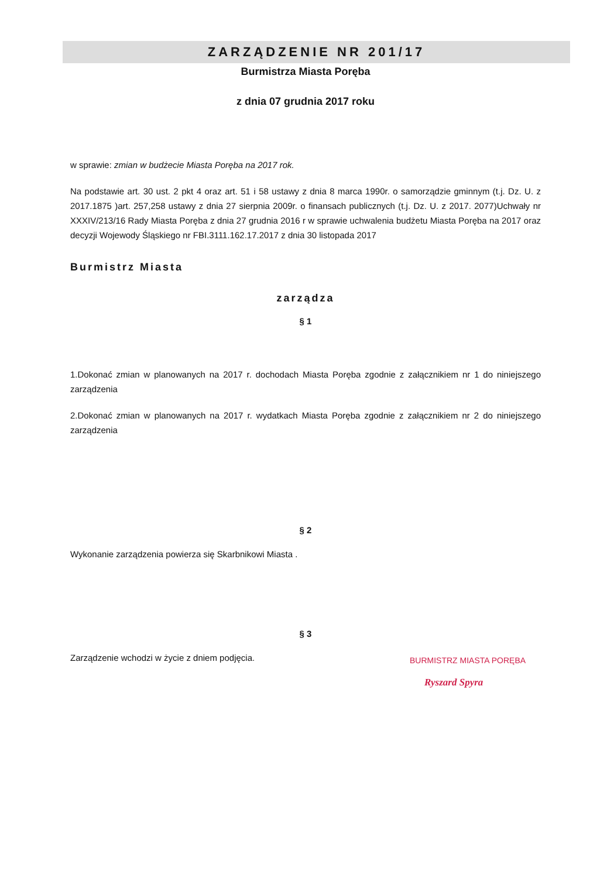ZARZĄDZENIE NR 201/17
Burmistrza Miasta Poręba
z dnia 07 grudnia 2017 roku
w sprawie: zmian w budżecie Miasta Poręba na 2017 rok.
Na podstawie art. 30 ust. 2 pkt 4 oraz art. 51 i 58 ustawy z dnia 8 marca 1990r. o samorządzie gminnym (t.j. Dz. U. z 2017.1875 )art. 257,258 ustawy z dnia 27 sierpnia 2009r. o finansach publicznych (t.j. Dz. U. z 2017. 2077)Uchwały nr XXXIV/213/16 Rady Miasta Poręba z dnia 27 grudnia 2016 r w sprawie uchwalenia budżetu Miasta Poręba na 2017 oraz decyzji Wojewody Śląskiego nr FBI.3111.162.17.2017 z dnia 30 listopada 2017
Burmistrz Miasta
zarządza
§ 1
1.Dokonać zmian w planowanych na 2017 r. dochodach Miasta Poręba zgodnie z załącznikiem nr 1 do niniejszego zarządzenia
2.Dokonać zmian w planowanych na 2017 r. wydatkach Miasta Poręba zgodnie z załącznikiem nr 2 do niniejszego zarządzenia
§ 2
Wykonanie zarządzenia powierza się Skarbnikowi Miasta .
§ 3
Zarządzenie wchodzi w życie z dniem podjęcia.
BURMISTRZ MIASTA PORĘBA
Ryszard Spyra